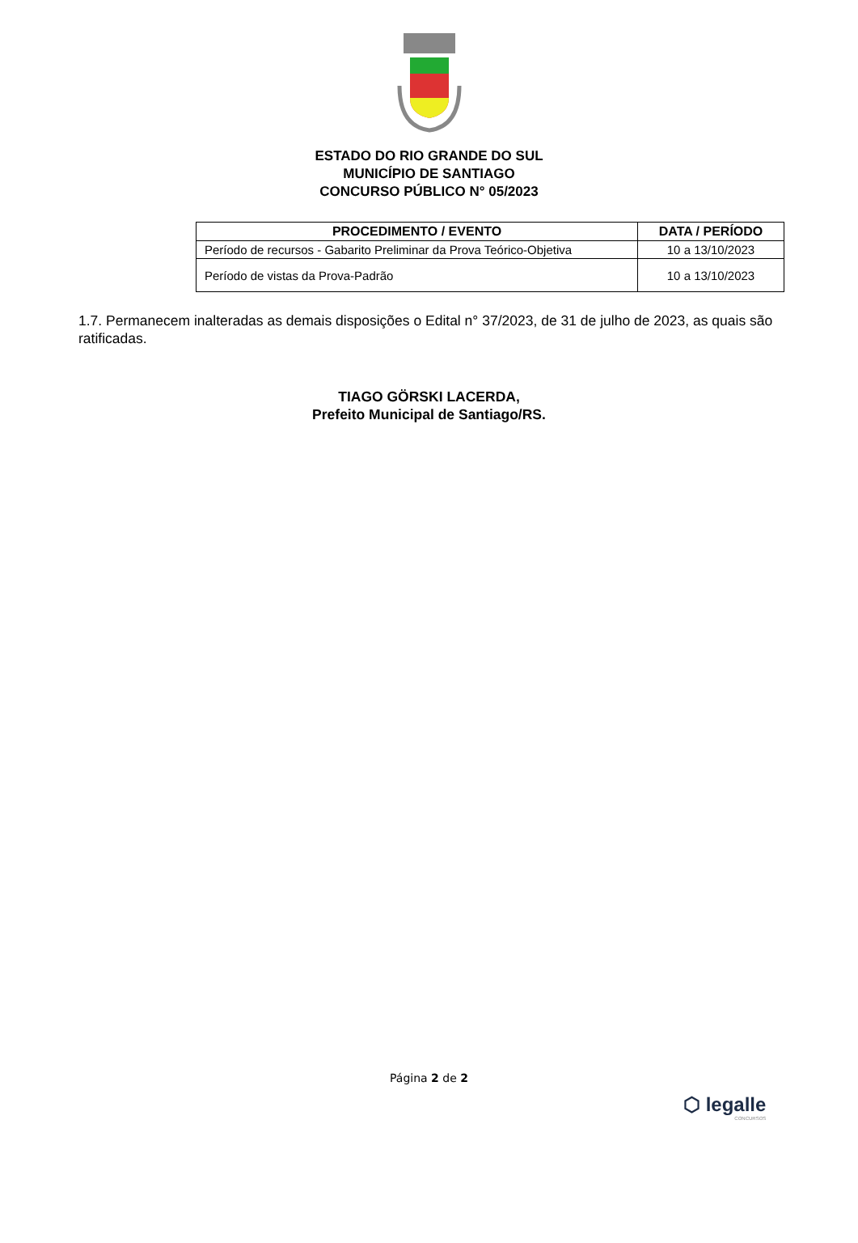ESTADO DO RIO GRANDE DO SUL
MUNICÍPIO DE SANTIAGO
CONCURSO PÚBLICO N° 05/2023
| PROCEDIMENTO / EVENTO | DATA / PERÍODO |
| --- | --- |
| Período de recursos - Gabarito Preliminar da Prova Teórico-Objetiva | 10 a 13/10/2023 |
| Período de vistas da Prova-Padrão | 10 a 13/10/2023 |
1.7. Permanecem inalteradas as demais disposições o Edital n° 37/2023, de 31 de julho de 2023, as quais são ratificadas.
TIAGO GÖRSKI LACERDA,
Prefeito Municipal de Santiago/RS.
Página 2 de 2
⬡ legalle
CONCURSOS